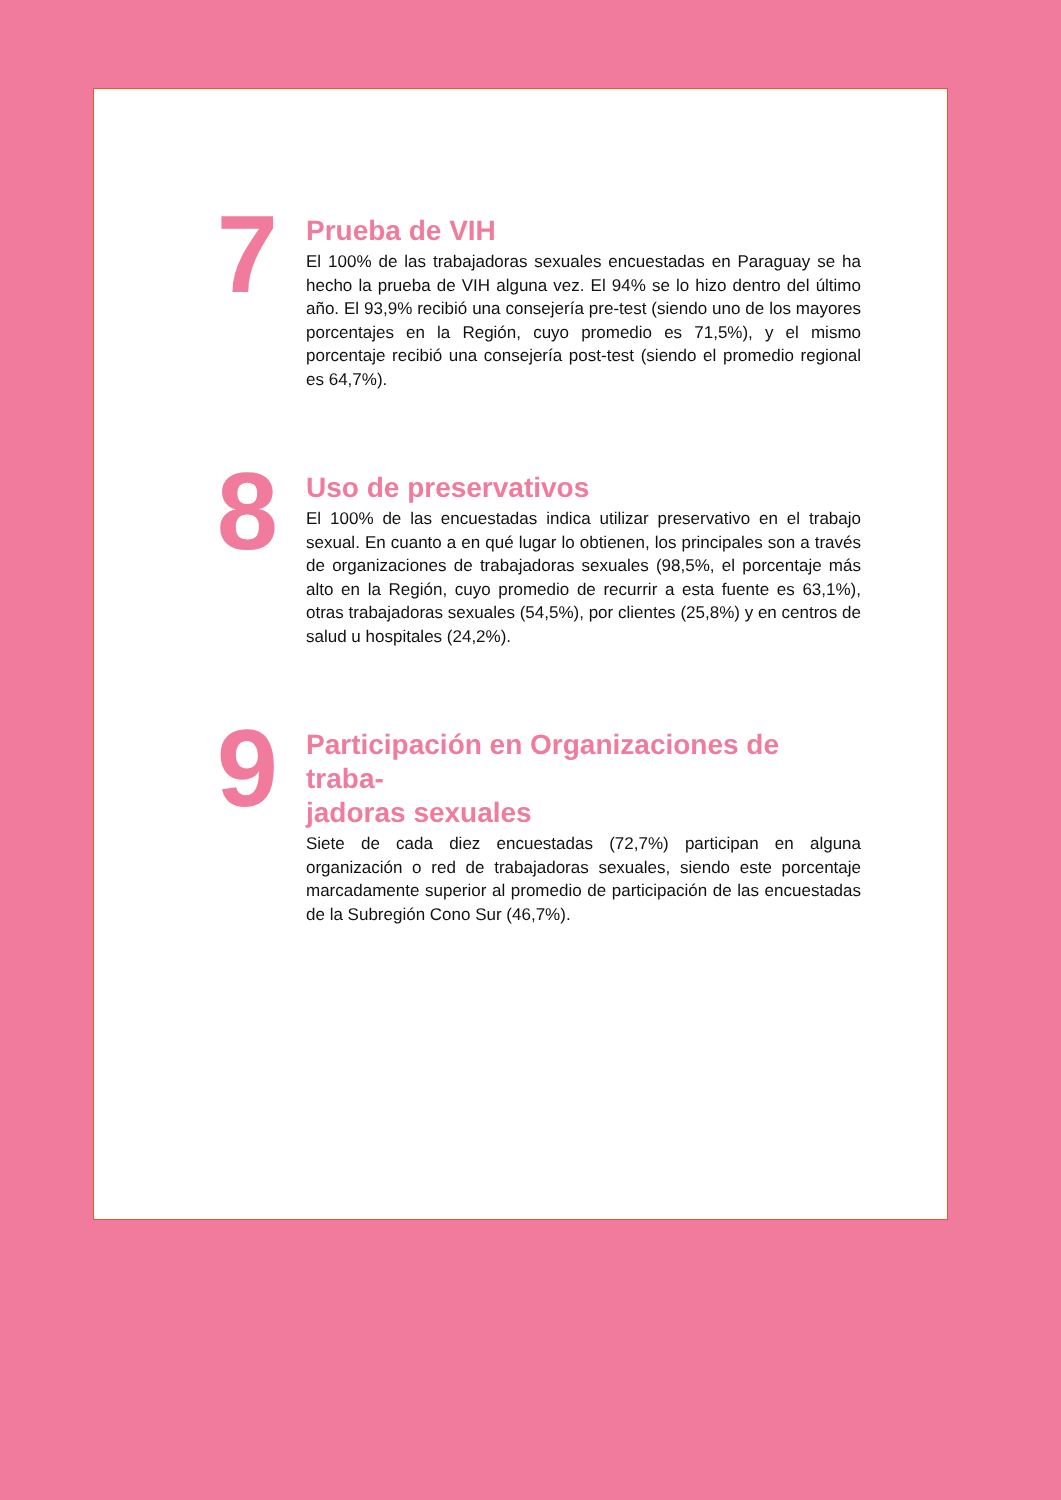7
Prueba de VIH
El 100% de las trabajadoras sexuales encuestadas en Paraguay se ha hecho la prueba de VIH alguna vez. El 94% se lo hizo dentro del último año. El 93,9% recibió una consejería pre-test (siendo uno de los mayores porcentajes en la Región, cuyo promedio es 71,5%), y el mismo porcentaje recibió una consejería post-test (siendo el promedio regional es 64,7%).
8
Uso de preservativos
El 100% de las encuestadas indica utilizar preservativo en el trabajo sexual. En cuanto a en qué lugar lo obtienen, los principales son a través de organizaciones de trabajadoras sexuales (98,5%, el porcentaje más alto en la Región, cuyo promedio de recurrir a esta fuente es 63,1%), otras trabajadoras sexuales (54,5%), por clientes (25,8%) y en centros de salud u hospitales (24,2%).
9
Participación en Organizaciones de traba-
jadoras sexuales
Siete de cada diez encuestadas (72,7%) participan en alguna organización o red de trabajadoras sexuales, siendo este porcentaje marcadamente superior al promedio de participación de las encuestadas de la Subregión Cono Sur (46,7%).